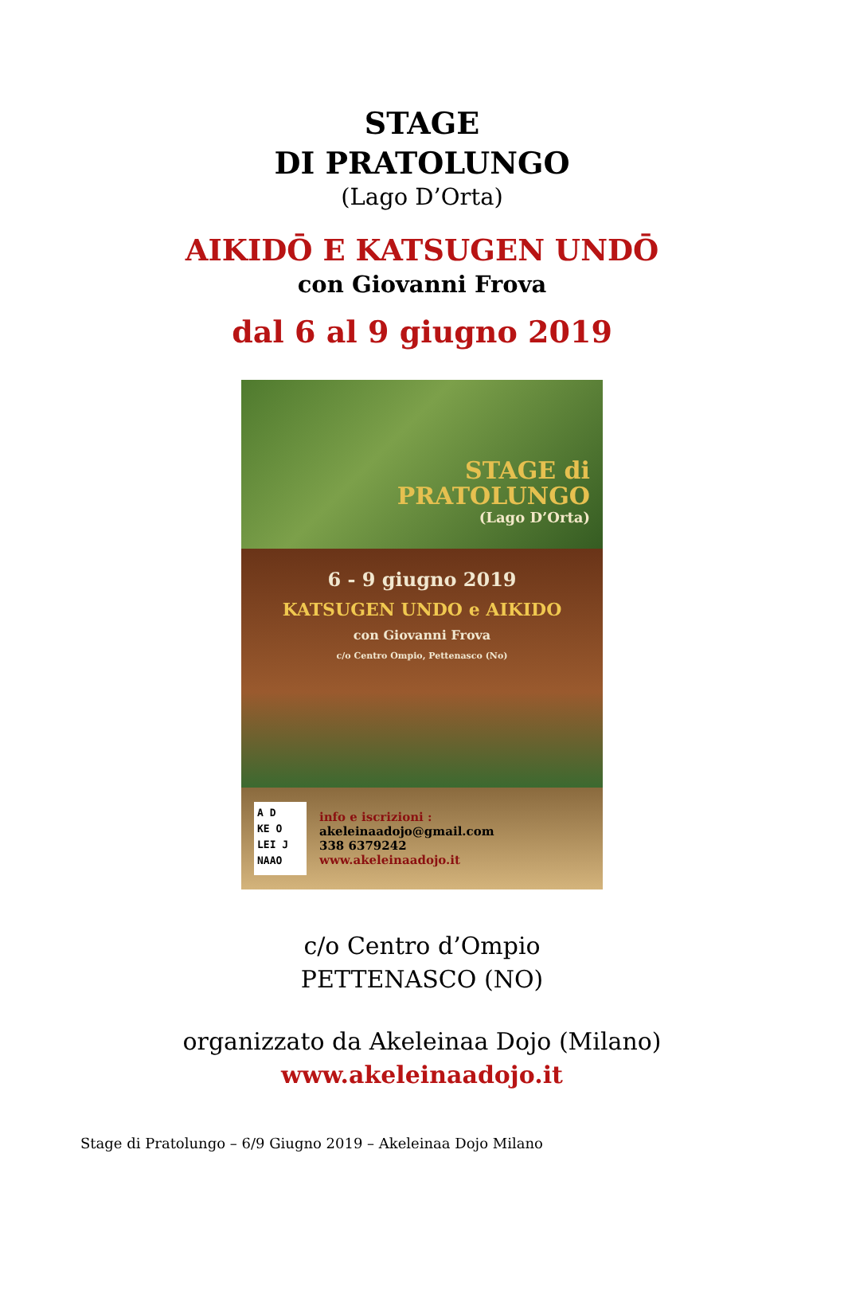STAGE
DI PRATOLUNGO
(Lago D’Orta)
AIKIDŌ E KATSUGEN UNDŌ
con Giovanni Frova
dal 6 al 9 giugno 2019
STAGE di
PRATOLUNGO
(Lago D’Orta)
6 - 9 giugno 2019
KATSUGEN UNDO e AIKIDO
con Giovanni Frova
c/o Centro Ompio, Pettenasco (No)
A D
KE O
LEI J
NAAO
info e iscrizioni :
akeleinaadojo@gmail.com
338 6379242
www.akeleinaadojo.it
c/o Centro d’Ompio
PETTENASCO (NO)
organizzato da Akeleinaa Dojo (Milano)
www.akeleinaadojo.it
Stage di Pratolungo – 6/9 Giugno 2019 – Akeleinaa Dojo Milano